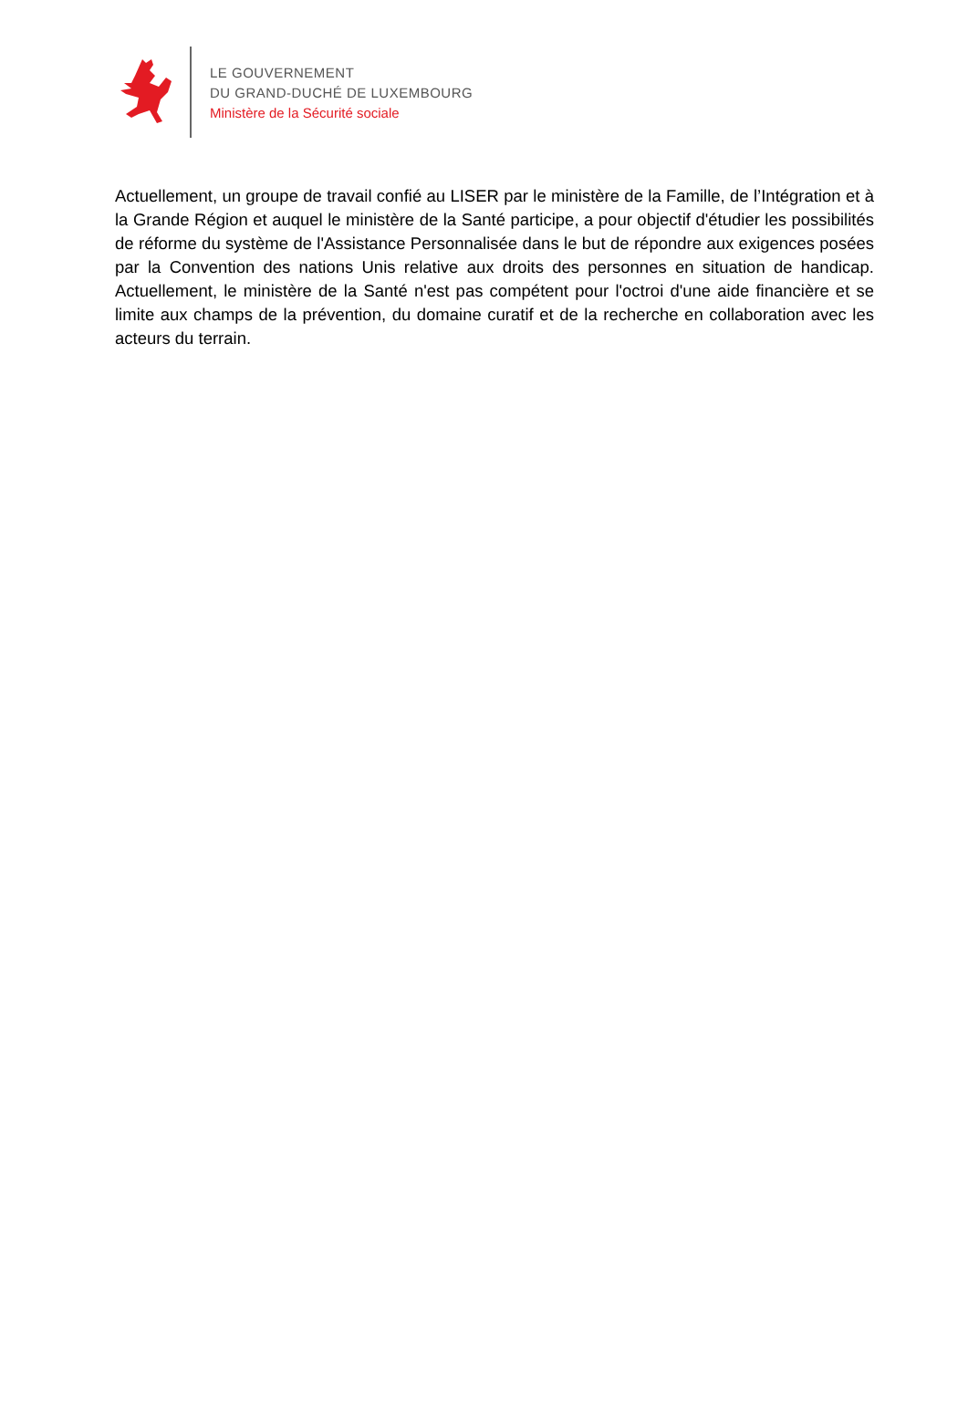LE GOUVERNEMENT
DU GRAND-DUCHÉ DE LUXEMBOURG
Ministère de la Sécurité sociale
Actuellement, un groupe de travail confié au LISER par le ministère de la Famille, de l’Intégration et à la Grande Région et auquel le ministère de la Santé participe, a pour objectif d'étudier les possibilités de réforme du système de l'Assistance Personnalisée dans le but de répondre aux exigences posées par la Convention des nations Unis relative aux droits des personnes en situation de handicap. Actuellement, le ministère de la Santé n'est pas compétent pour l'octroi d'une aide financière et se limite aux champs de la prévention, du domaine curatif et de la recherche en collaboration avec les acteurs du terrain.